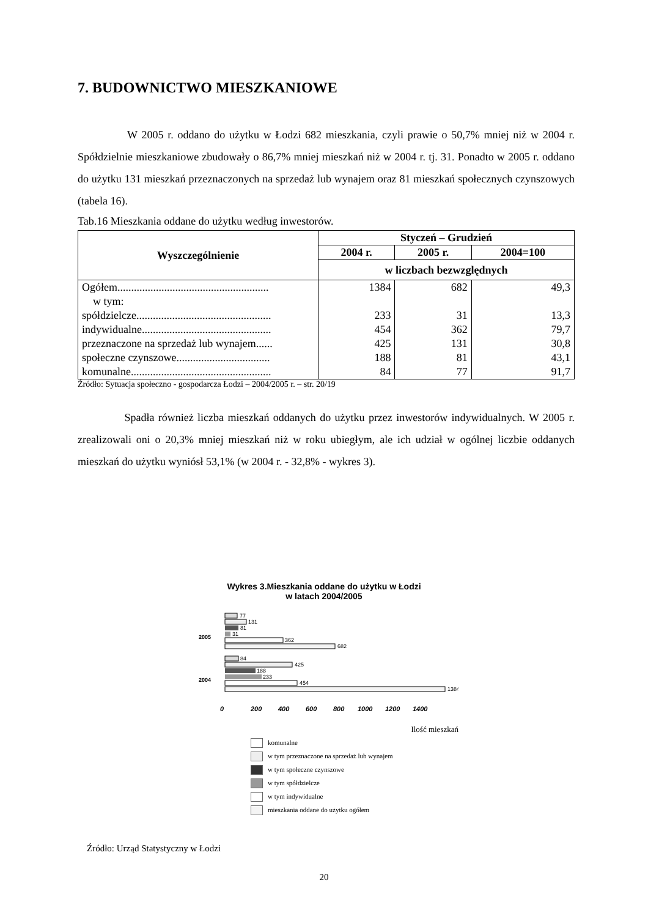7. BUDOWNICTWO MIESZKANIOWE
W 2005 r. oddano do użytku w Łodzi 682 mieszkania, czyli prawie o 50,7% mniej niż w 2004 r. Spółdzielnie mieszkaniowe zbudowały o 86,7% mniej mieszkań niż w 2004 r. tj. 31. Ponadto w 2005 r. oddano do użytku 131 mieszkań przeznaczonych na sprzedaż lub wynajem oraz 81 mieszkań społecznych czynszowych (tabela 16).
Tab.16 Mieszkania oddane do użytku według inwestorów.
| Wyszczególnienie | Styczeń – Grudzień | | |
| --- | --- | --- | --- |
| | 2004 r. | 2005 r. | 2004=100 |
| | w liczbach bezwzględnych | | |
| Ogółem....................................................... | 1384 | 682 | 49,3 |
| w tym: | | | |
| spółdzielcze................................................. | 233 | 31 | 13,3 |
| indywidualne............................................... | 454 | 362 | 79,7 |
| przeznaczone na sprzedaż lub wynajem...... | 425 | 131 | 30,8 |
| społeczne czynszowe.................................. | 188 | 81 | 43,1 |
| komunalne................................................... | 84 | 77 | 91,7 |
Źródło: Sytuacja społeczno - gospodarcza Łodzi – 2004/2005 r. – str. 20/19
Spadła również liczba mieszkań oddanych do użytku przez inwestorów indywidualnych. W 2005 r. zrealizowali oni o 20,3% mniej mieszkań niż w roku ubiegłym, ale ich udział w ogólnej liczbie oddanych mieszkań do użytku wyniósł 53,1% (w 2004 r. - 32,8% - wykres 3).
Wykres 3.Mieszkania oddane do użytku w Łodzi
w latach 2004/2005
2005
2004
77
131
81
31
362
682
84
425
188
233
454
1384
0
200
400
600
800
1000
1200
1400
Ilość mieszkań
komunalne
w tym przeznaczone na sprzedaż lub wynajem
w tym społeczne czynszowe
w tym spółdzielcze
w tym indywidualne
mieszkania oddane do użytku ogółem
Źródło: Urząd Statystyczny w Łodzi
20